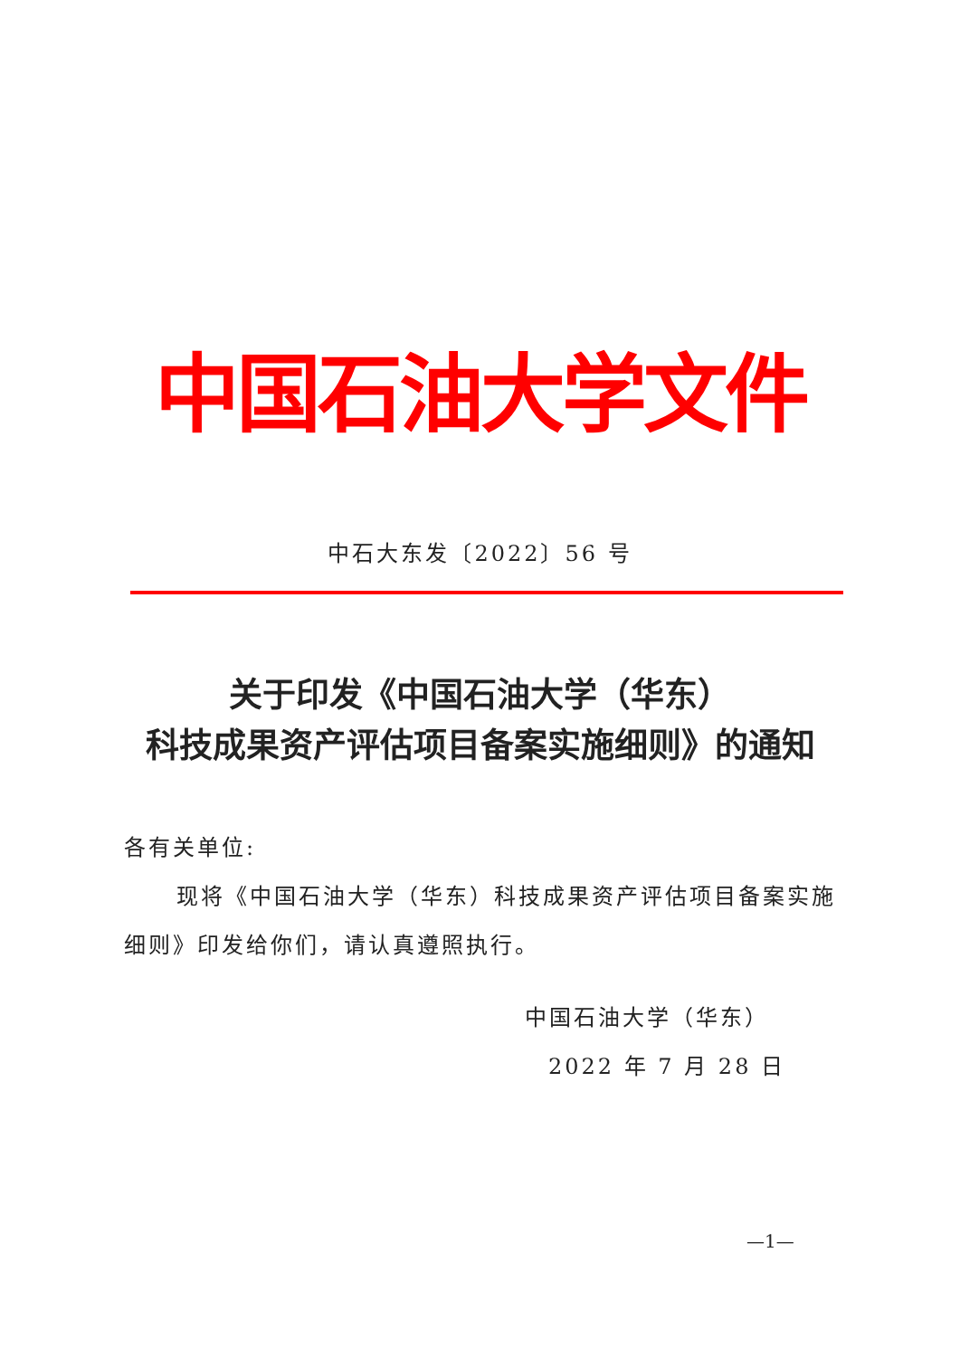中国石油大学文件
中石大东发〔2022〕56 号
关于印发《中国石油大学（华东）
科技成果资产评估项目备案实施细则》的通知
各有关单位:
现将《中国石油大学（华东）科技成果资产评估项目备案实施细则》印发给你们，请认真遵照执行。
中国石油大学（华东）
2022 年 7 月 28 日
—1—